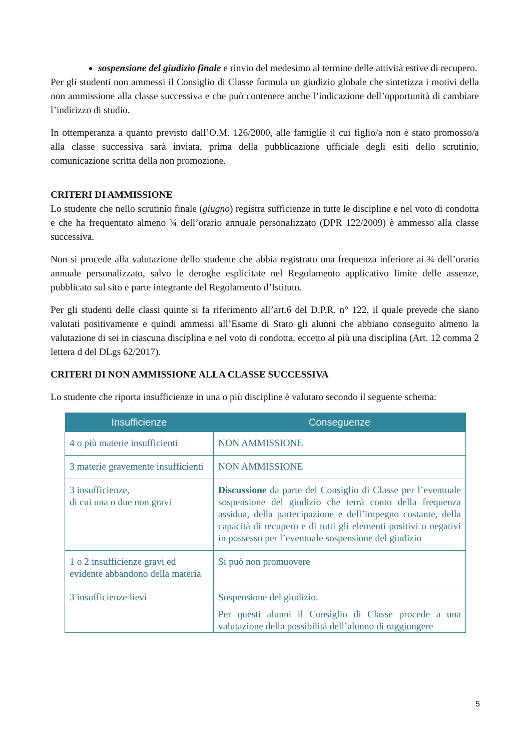sospensione del giudizio finale e rinvio del medesimo al termine delle attività estive di recupero.
Per gli studenti non ammessi il Consiglio di Classe formula un giudizio globale che sintetizza i motivi della non ammissione alla classe successiva e che può contenere anche l’indicazione dell’opportunità di cambiare l’indirizzo di studio.
In ottemperanza a quanto previsto dall’O.M. 126/2000, alle famiglie il cui figlio/a non è stato promosso/a alla classe successiva sarà inviata, prima della pubblicazione ufficiale degli esiti dello scrutinio, comunicazione scritta della non promozione.
CRITERI DI AMMISSIONE
Lo studente che nello scrutinio finale (giugno) registra sufficienze in tutte le discipline e nel voto di condotta e che ha frequentato almeno ¾ dell’orario annuale personalizzato (DPR 122/2009) è ammesso alla classe successiva.
Non si procede alla valutazione dello studente che abbia registrato una frequenza inferiore ai ¾ dell’orario annuale personalizzato, salvo le deroghe esplicitate nel Regolamento applicativo limite delle assenze, pubblicato sul sito e parte integrante del Regolamento d’Istituto.
Per gli studenti delle classi quinte si fa riferimento all’art.6 del D.P.R. n° 122, il quale prevede che siano valutati positivamente e quindi ammessi all’Esame di Stato gli alunni che abbiano conseguito almeno la valutazione di sei in ciascuna disciplina e nel voto di condotta, eccetto al più una disciplina (Art. 12 comma 2 lettera d del DLgs 62/2017).
CRITERI DI NON AMMISSIONE ALLA CLASSE SUCCESSIVA
Lo studente che riporta insufficienze in una o più discipline è valutato secondo il seguente schema:
| Insufficienze | Conseguenze |
| --- | --- |
| 4 o più materie insufficienti | NON AMMISSIONE |
| 3 materie gravemente insufficienti | NON AMMISSIONE |
| 3 insufficienze, di cui una o due non gravi | Discussione da parte del Consiglio di Classe per l’eventuale sospensione del giudizio che terrà conto della frequenza assidua, della partecipazione e dell’impegno costante, della capacità di recupero e di tutti gli elementi positivi o negativi in possesso per l’eventuale sospensione del giudizio |
| 1 o 2 insufficienze gravi ed evidente abbandono della materia | Si può non promuovere |
| 3 insufficienze lievi | Sospensione del giudizio. Per questi alunni il Consiglio di Classe procede a una valutazione della possibilità dell’alunno di raggiungere |
5